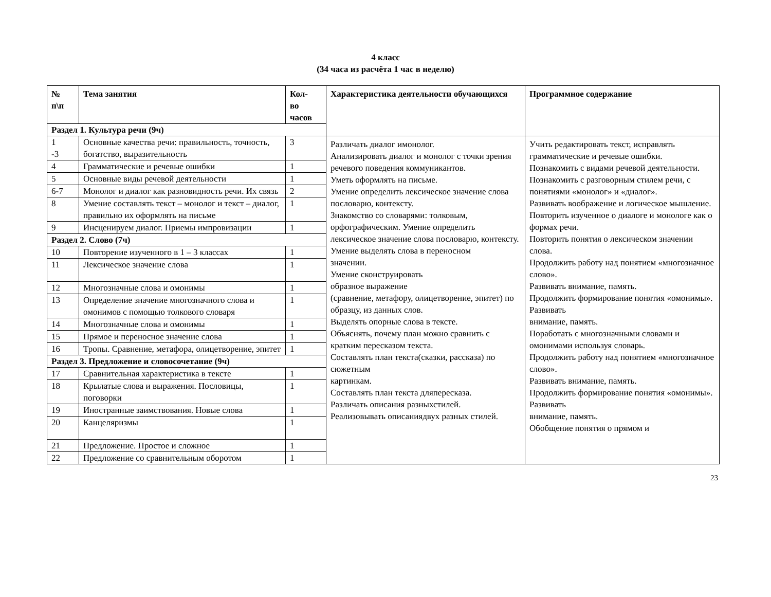4 класс
(34 часа из расчёта 1 час в неделю)
| № п\п | Тема занятия | Кол- во часов | Характеристика деятельности обучающихся | Программное содержание |
| --- | --- | --- | --- | --- |
| Раздел 1. Культура речи (9ч) | | | | |
| 1 -3 | Основные качества речи: правильность, точность, богатство, выразительность | 3 | Различать диалог имонолог. Анализировать диалог и монолог с точки зрения речевого поведения коммуникантов. Уметь оформлять на письме. Умение определить лексическое значение слова пословарю, контексту. Знакомство со словарями: толковым, орфографическим. Умение определить лексическое значение слова пословарю, контексту. Умение выделять слова в переносном значении. Умение сконструировать образное выражение (сравнение, метафору, олицетворение, эпитет) по образцу, из данных слов. Выделять опорные слова в тексте. Объяснять, почему план можно сравнить с кратким пересказом текста. Составлять план текста(сказки, рассказа) по сюжетным картинкам. Составлять план текста дляпересказа. Различать описания разныхстилей. Реализовывать описаниядвух разных стилей. | Учить редактировать текст, исправлять грамматические и речевые ошибки. Познакомить с видами речевой деятельности. Познакомить с разговорным стилем речи, с понятиями «монолог» и «диалог». Развивать воображение и логическое мышление. Повторить изученное о диалоге и монологе как о формах речи. Повторить понятия о лексическом значении слова. Продолжить работу над понятием «многозначное слово». Развивать внимание, память. Продолжить формирование понятия «омонимы». Развивать внимание, память. Поработать с многозначными словами и омонимами используя словарь. Продолжить работу над понятием «многозначное слово». Развивать внимание, память. Продолжить формирование понятия «омонимы». Развивать внимание, память. Обобщение понятия о прямом и |
| 4 | Грамматические и речевые ошибки | 1 | | |
| 5 | Основные виды речевой деятельности | 1 | | |
| 6-7 | Монолог и диалог как разновидность речи. Их связь | 2 | | |
| 8 | Умение составлять текст – монолог и текст – диалог, правильно их оформлять на письме | 1 | | |
| 9 | Инсценируем диалог. Приемы импровизации | 1 | | |
| Раздел 2. Слово (7ч) | | | | |
| 10 | Повторение изученного в 1 – 3 классах | 1 | | |
| 11 | Лексическое значение слова | 1 | | |
| 12 | Многозначные слова и омонимы | 1 | | |
| 13 | Определение значение многозначного слова и омонимов с помощью толкового словаря | 1 | | |
| 14 | Многозначные слова и омонимы | 1 | | |
| 15 | Прямое и переносное значение слова | 1 | | |
| 16 | Тропы. Сравнение, метафора, олицетворение, эпитет | 1 | | |
| Раздел 3. Предложение и словосочетание (9ч) | | | | |
| 17 | Сравнительная характеристика в тексте | 1 | | |
| 18 | Крылатые слова и выражения. Пословицы, поговорки | 1 | | |
| 19 | Иностранные заимствования. Новые слова | 1 | | |
| 20 | Канцеляризмы | 1 | | |
| 21 | Предложение. Простое и сложное | 1 | | |
| 22 | Предложение со сравнительным оборотом | 1 | | |
23